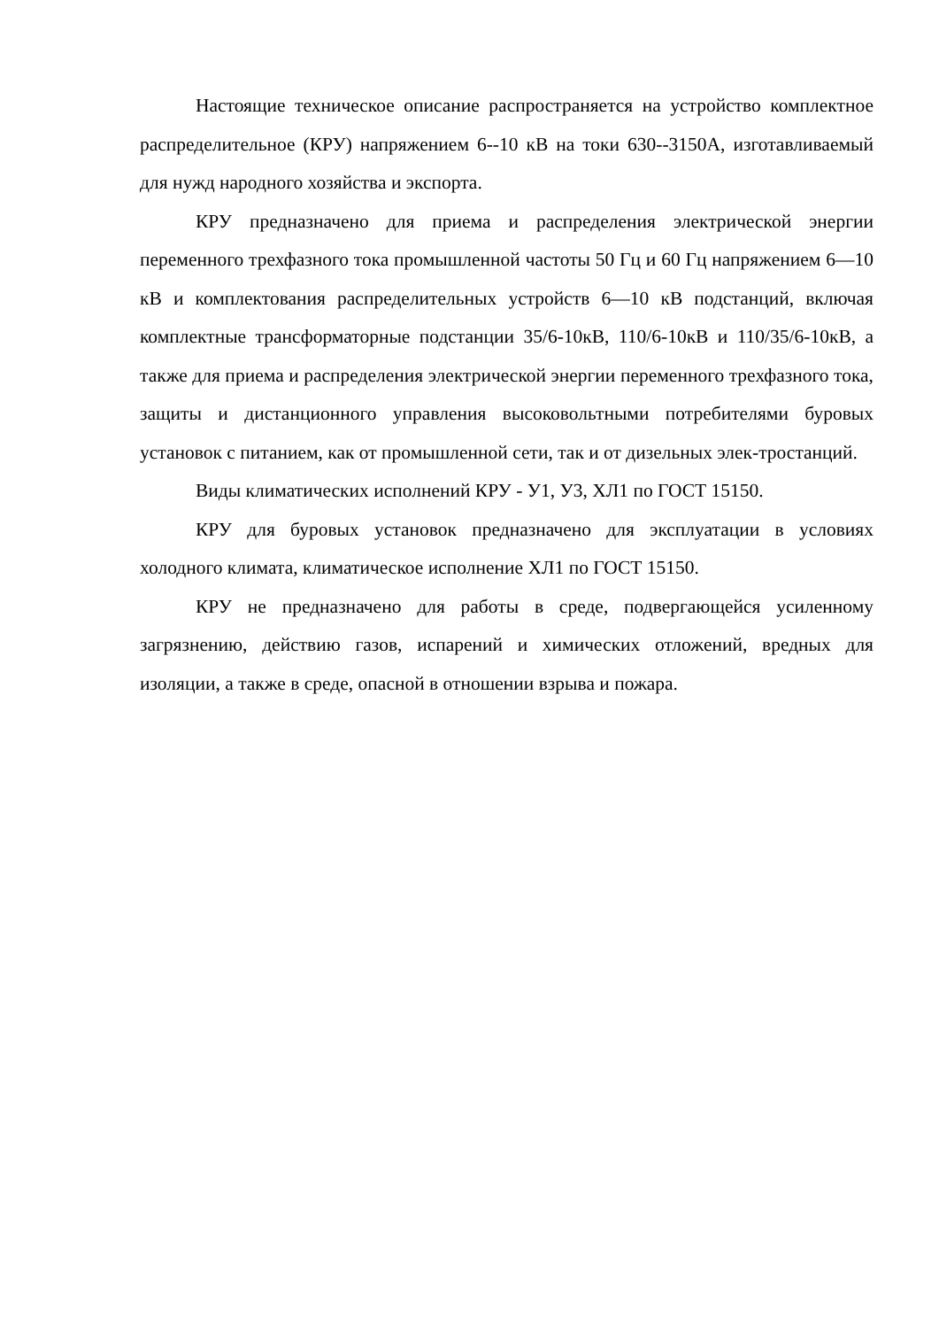Настоящие техническое описание распространяется на устройство комплектное распределительное (КРУ) напряжением 6--10 кВ на токи 630--3150А, изготавливаемый для нужд народного хозяйства и экспорта.
КРУ предназначено для приема и распределения электрической энергии переменного трехфазного тока промышленной частоты 50 Гц и 60 Гц напряжением 6—10 кВ и комплектования распределительных устройств 6—10 кВ подстанций, включая комплектные трансформаторные подстанции 35/6-10кВ, 110/6-10кВ и 110/35/6-10кВ, а также для приема и распределения электрической энергии переменного трехфазного тока, защиты и дистанционного управления высоковольтными потребителями буровых установок с питанием, как от промышленной сети, так и от дизельных элек-тростанций.
Виды климатических исполнений КРУ - У1, У3, ХЛ1 по ГОСТ 15150.
КРУ для буровых установок предназначено для эксплуатации в условиях холодного климата, климатическое исполнение ХЛ1 по ГОСТ 15150.
КРУ не предназначено для работы в среде, подвергающейся усиленному загрязнению, действию газов, испарений и химических отложений, вредных для изоляции, а также в среде, опасной в отношении взрыва и пожара.